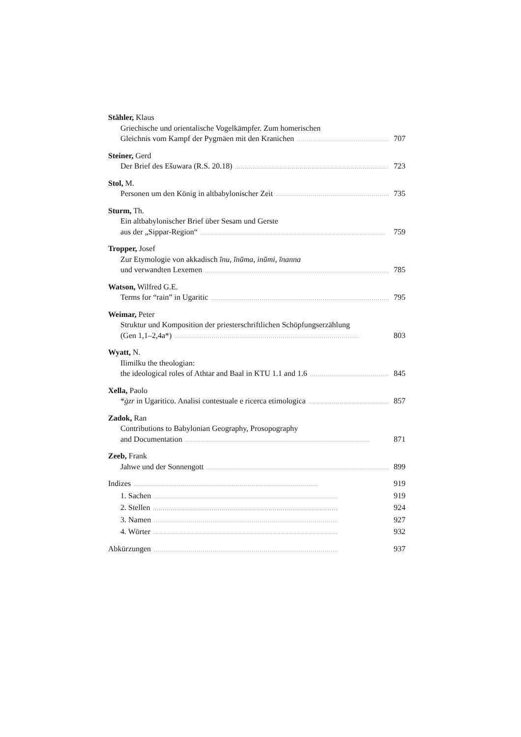Stähler, Klaus
Griechische und orientalische Vogelkämpfer. Zum homerischen
Gleichnis vom Kampf der Pygmäen mit den Kranichen 707
Steiner, Gerd
Der Brief des Ešuwara (R.S. 20.18) 723
Stol, M.
Personen um den König in altbabylonischer Zeit 735
Sturm, Th.
Ein altbabylonischer Brief über Sesam und Gerste
aus der „Sippar-Region“ 759
Tropper, Josef
Zur Etymologie von akkadisch īnu, īnūma, inūmi, īnanna
und verwandten Lexemen 785
Watson, Wilfred G.E.
Terms for “rain” in Ugaritic 795
Weimar, Peter
Struktur und Komposition der priesterschriftlichen Schöpfungserzählung
(Gen 1,1–2,4a*) 803
Wyatt, N.
Ilimilku the theologian:
the ideological roles of Athtar and Baal in KTU 1.1 and 1.6 845
Xella, Paolo
*ġzr in Ugaritico. Analisi contestuale e ricerca etimologica 857
Zadok, Ran
Contributions to Babylonian Geography, Prosopography
and Documentation 871
Zeeb, Frank
Jahwe und der Sonnengott 899
Indizes 919
1. Sachen 919
2. Stellen 924
3. Namen 927
4. Wörter 932
Abkürzungen 937